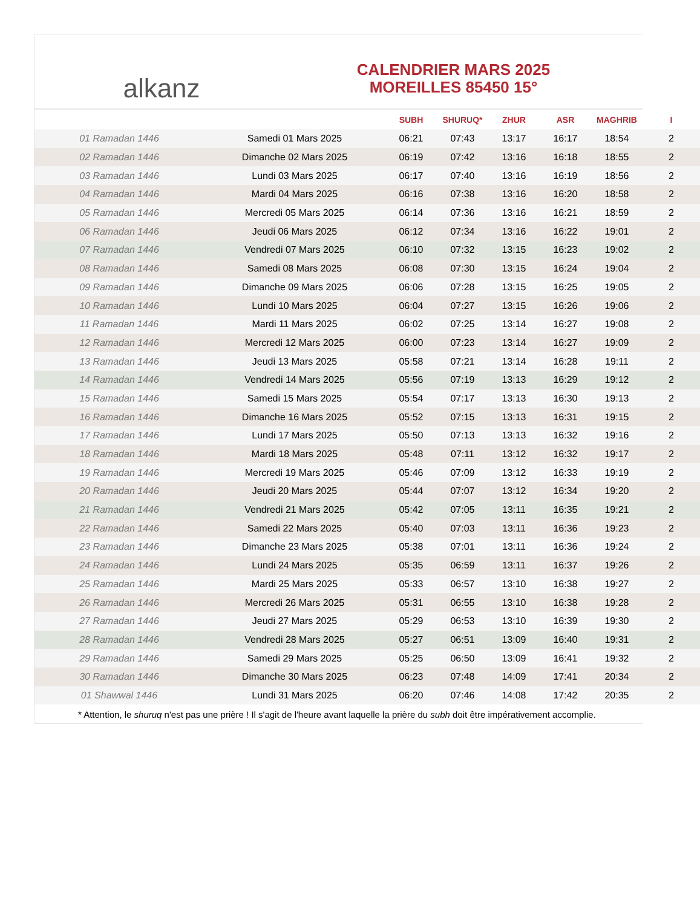alkanz
CALENDRIER MARS 2025
MOREILLES 85450 15°
| | | SUBH | SHURUQ* | ZHUR | ASR | MAGHRIB | I |
| --- | --- | --- | --- | --- | --- | --- | --- |
| 01 Ramadan 1446 | Samedi 01 Mars 2025 | 06:21 | 07:43 | 13:17 | 16:17 | 18:54 | 2 |
| 02 Ramadan 1446 | Dimanche 02 Mars 2025 | 06:19 | 07:42 | 13:16 | 16:18 | 18:55 | 2 |
| 03 Ramadan 1446 | Lundi 03 Mars 2025 | 06:17 | 07:40 | 13:16 | 16:19 | 18:56 | 2 |
| 04 Ramadan 1446 | Mardi 04 Mars 2025 | 06:16 | 07:38 | 13:16 | 16:20 | 18:58 | 2 |
| 05 Ramadan 1446 | Mercredi 05 Mars 2025 | 06:14 | 07:36 | 13:16 | 16:21 | 18:59 | 2 |
| 06 Ramadan 1446 | Jeudi 06 Mars 2025 | 06:12 | 07:34 | 13:16 | 16:22 | 19:01 | 2 |
| 07 Ramadan 1446 | Vendredi 07 Mars 2025 | 06:10 | 07:32 | 13:15 | 16:23 | 19:02 | 2 |
| 08 Ramadan 1446 | Samedi 08 Mars 2025 | 06:08 | 07:30 | 13:15 | 16:24 | 19:04 | 2 |
| 09 Ramadan 1446 | Dimanche 09 Mars 2025 | 06:06 | 07:28 | 13:15 | 16:25 | 19:05 | 2 |
| 10 Ramadan 1446 | Lundi 10 Mars 2025 | 06:04 | 07:27 | 13:15 | 16:26 | 19:06 | 2 |
| 11 Ramadan 1446 | Mardi 11 Mars 2025 | 06:02 | 07:25 | 13:14 | 16:27 | 19:08 | 2 |
| 12 Ramadan 1446 | Mercredi 12 Mars 2025 | 06:00 | 07:23 | 13:14 | 16:27 | 19:09 | 2 |
| 13 Ramadan 1446 | Jeudi 13 Mars 2025 | 05:58 | 07:21 | 13:14 | 16:28 | 19:11 | 2 |
| 14 Ramadan 1446 | Vendredi 14 Mars 2025 | 05:56 | 07:19 | 13:13 | 16:29 | 19:12 | 2 |
| 15 Ramadan 1446 | Samedi 15 Mars 2025 | 05:54 | 07:17 | 13:13 | 16:30 | 19:13 | 2 |
| 16 Ramadan 1446 | Dimanche 16 Mars 2025 | 05:52 | 07:15 | 13:13 | 16:31 | 19:15 | 2 |
| 17 Ramadan 1446 | Lundi 17 Mars 2025 | 05:50 | 07:13 | 13:13 | 16:32 | 19:16 | 2 |
| 18 Ramadan 1446 | Mardi 18 Mars 2025 | 05:48 | 07:11 | 13:12 | 16:32 | 19:17 | 2 |
| 19 Ramadan 1446 | Mercredi 19 Mars 2025 | 05:46 | 07:09 | 13:12 | 16:33 | 19:19 | 2 |
| 20 Ramadan 1446 | Jeudi 20 Mars 2025 | 05:44 | 07:07 | 13:12 | 16:34 | 19:20 | 2 |
| 21 Ramadan 1446 | Vendredi 21 Mars 2025 | 05:42 | 07:05 | 13:11 | 16:35 | 19:21 | 2 |
| 22 Ramadan 1446 | Samedi 22 Mars 2025 | 05:40 | 07:03 | 13:11 | 16:36 | 19:23 | 2 |
| 23 Ramadan 1446 | Dimanche 23 Mars 2025 | 05:38 | 07:01 | 13:11 | 16:36 | 19:24 | 2 |
| 24 Ramadan 1446 | Lundi 24 Mars 2025 | 05:35 | 06:59 | 13:11 | 16:37 | 19:26 | 2 |
| 25 Ramadan 1446 | Mardi 25 Mars 2025 | 05:33 | 06:57 | 13:10 | 16:38 | 19:27 | 2 |
| 26 Ramadan 1446 | Mercredi 26 Mars 2025 | 05:31 | 06:55 | 13:10 | 16:38 | 19:28 | 2 |
| 27 Ramadan 1446 | Jeudi 27 Mars 2025 | 05:29 | 06:53 | 13:10 | 16:39 | 19:30 | 2 |
| 28 Ramadan 1446 | Vendredi 28 Mars 2025 | 05:27 | 06:51 | 13:09 | 16:40 | 19:31 | 2 |
| 29 Ramadan 1446 | Samedi 29 Mars 2025 | 05:25 | 06:50 | 13:09 | 16:41 | 19:32 | 2 |
| 30 Ramadan 1446 | Dimanche 30 Mars 2025 | 06:23 | 07:48 | 14:09 | 17:41 | 20:34 | 2 |
| 01 Shawwal 1446 | Lundi 31 Mars 2025 | 06:20 | 07:46 | 14:08 | 17:42 | 20:35 | 2 |
* Attention, le shuruq n'est pas une prière ! Il s'agit de l'heure avant laquelle la prière du subh doit être impérativement accomplie.